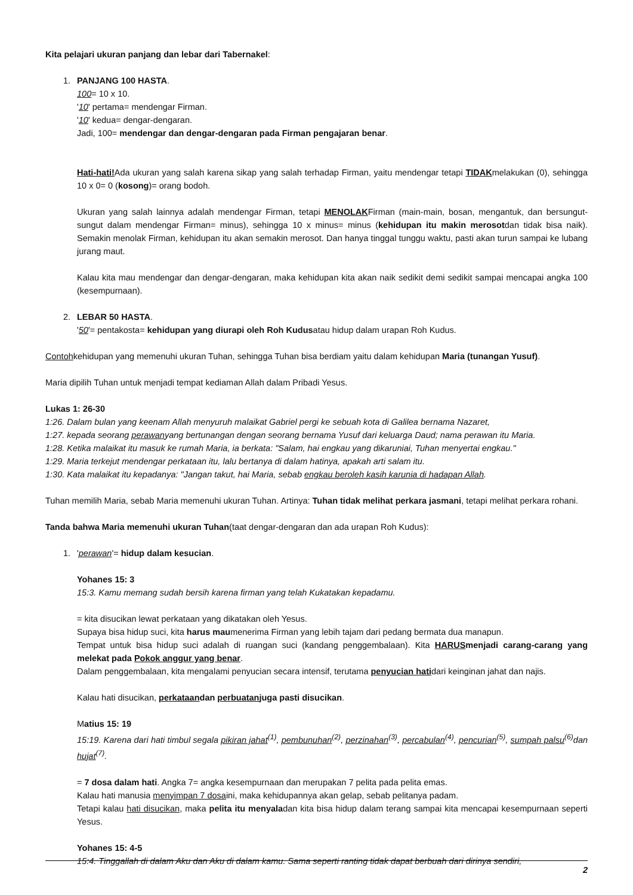Kita pelajari ukuran panjang dan lebar dari Tabernakel:
1. PANJANG 100 HASTA.
100= 10 x 10.
'10' pertama= mendengar Firman.
'10' kedua= dengar-dengaran.
Jadi, 100= mendengar dan dengar-dengaran pada Firman pengajaran benar.
Hati-hati!Ada ukuran yang salah karena sikap yang salah terhadap Firman, yaitu mendengar tetapi TIDAKmelakukan (0), sehingga 10 x 0= 0 (kosong)= orang bodoh.
Ukuran yang salah lainnya adalah mendengar Firman, tetapi MENOLAKFirman (main-main, bosan, mengantuk, dan bersungut-sungut dalam mendengar Firman= minus), sehingga 10 x minus= minus (kehidupan itu makin merosotdan tidak bisa naik). Semakin menolak Firman, kehidupan itu akan semakin merosot. Dan hanya tinggal tunggu waktu, pasti akan turun sampai ke lubang jurang maut.
Kalau kita mau mendengar dan dengar-dengaran, maka kehidupan kita akan naik sedikit demi sedikit sampai mencapai angka 100 (kesempurnaan).
2. LEBAR 50 HASTA.
'50'= pentakosta= kehidupan yang diurapi oleh Roh Kudusatau hidup dalam urapan Roh Kudus.
Contohkehidupan yang memenuhi ukuran Tuhan, sehingga Tuhan bisa berdiam yaitu dalam kehidupan Maria (tunangan Yusuf).
Maria dipilih Tuhan untuk menjadi tempat kediaman Allah dalam Pribadi Yesus.
Lukas 1: 26-30
1:26. Dalam bulan yang keenam Allah menyuruh malaikat Gabriel pergi ke sebuah kota di Galilea bernama Nazaret,
1:27. kepada seorang perawanyang bertunangan dengan seorang bernama Yusuf dari keluarga Daud; nama perawan itu Maria.
1:28. Ketika malaikat itu masuk ke rumah Maria, ia berkata: "Salam, hai engkau yang dikaruniai, Tuhan menyertai engkau."
1:29. Maria terkejut mendengar perkataan itu, lalu bertanya di dalam hatinya, apakah arti salam itu.
1:30. Kata malaikat itu kepadanya: "Jangan takut, hai Maria, sebab engkau beroleh kasih karunia di hadapan Allah.
Tuhan memilih Maria, sebab Maria memenuhi ukuran Tuhan. Artinya: Tuhan tidak melihat perkara jasmani, tetapi melihat perkara rohani.
Tanda bahwa Maria memenuhi ukuran Tuhan(taat dengar-dengaran dan ada urapan Roh Kudus):
1. 'perawan'= hidup dalam kesucian.
Yohanes 15: 3
15:3. Kamu memang sudah bersih karena firman yang telah Kukatakan kepadamu.
= kita disucikan lewat perkataan yang dikatakan oleh Yesus.
Supaya bisa hidup suci, kita harus maumenerima Firman yang lebih tajam dari pedang bermata dua manapun.
Tempat untuk bisa hidup suci adalah di ruangan suci (kandang penggembalaan). Kita HARUSmenjadi carang-carang yang melekat pada Pokok anggur yang benar.
Dalam penggembalaan, kita mengalami penyucian secara intensif, terutama penyucian hatidari keinginan jahat dan najis.
Kalau hati disucikan, perkataandan perbuatanjuga pasti disucikan.
Matius 15: 19
15:19. Karena dari hati timbul segala pikiran jahat<sup>(1)</sup>, pembunuhan<sup>(2)</sup>, perzinahan<sup>(3)</sup>, percabulan<sup>(4)</sup>, pencurian<sup>(5)</sup>, sumpah palsu<sup>(6)</sup>dan hujat<sup>(7)</sup>.
= 7 dosa dalam hati. Angka 7= angka kesempurnaan dan merupakan 7 pelita pada pelita emas.
Kalau hati manusia menyimpan 7 dosaini, maka kehidupannya akan gelap, sebab pelitanya padam.
Tetapi kalau hati disucikan, maka pelita itu menyaladan kita bisa hidup dalam terang sampai kita mencapai kesempurnaan seperti Yesus.
Yohanes 15: 4-5
15:4. Tinggallah di dalam Aku dan Aku di dalam kamu. Sama seperti ranting tidak dapat berbuah dari dirinya sendiri,
2